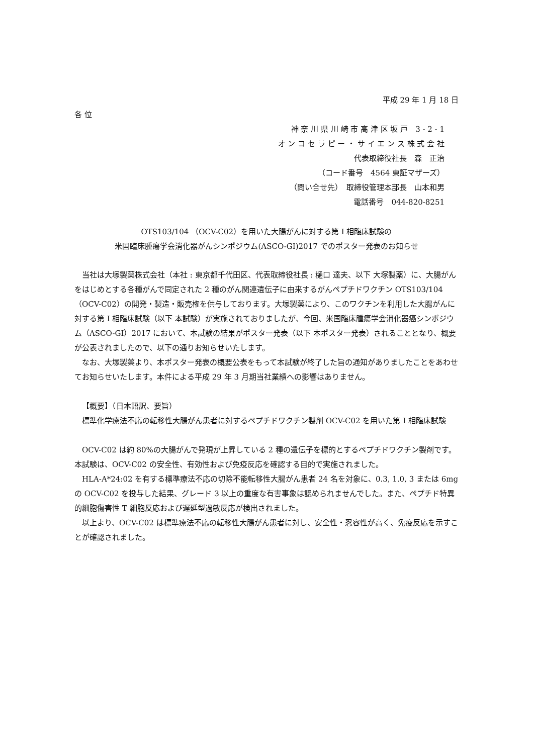平成 29 年 1 月 18 日
各 位
神 奈 川 県 川 崎 市 高 津 区 坂 戸　3 - 2 - 1
オ ン コ セ ラ ピ ー ・ サ イ エ ン ス 株 式 会 社
代表取締役社長　森　正治
（コード番号　4564 東証マザーズ）
（問い合せ先）　取締役管理本部長　山本和男
電話番号　044‐820‐8251
OTS103/104 （OCV-C02）を用いた大腸がんに対する第 I 相臨床試験の
米国臨床腫瘍学会消化器がんシンポジウム(ASCO-GI)2017 でのポスター発表のお知らせ
当社は大塚製薬株式会社（本社 : 東京都千代田区、代表取締役社長 : 樋口 達夫、以下 大塚製薬）に、大腸がんをはじめとする各種がんで同定された 2 種のがん関連遺伝子に由来するがんペプチドワクチン OTS103/104 （OCV-C02）の開発・製造・販売権を供与しております。大塚製薬により、このワクチンを利用した大腸がんに対する第 I 相臨床試験（以下 本試験）が実施されておりましたが、今回、米国臨床腫瘍学会消化器癌シンポジウム（ASCO-GI）2017 において、本試験の結果がポスター発表（以下 本ポスター発表）されることとなり、概要が公表されましたので、以下の通りお知らせいたします。
なお、大塚製薬より、本ポスター発表の概要公表をもって本試験が終了した旨の通知がありましたことをあわせてお知らせいたします。本件による平成 29 年 3 月期当社業績への影響はありません。
【概要】（日本語訳、要旨）
標準化学療法不応の転移性大腸がん患者に対するペプチドワクチン製剤 OCV-C02 を用いた第 I 相臨床試験
OCV-C02 は約 80%の大腸がんで発現が上昇している 2 種の遺伝子を標的とするペプチドワクチン製剤です。本試験は、OCV-C02 の安全性、有効性および免疫反応を確認する目的で実施されました。
HLA-A*24:02 を有する標準療法不応の切除不能転移性大腸がん患者 24 名を対象に、0.3, 1.0, 3 または 6mg の OCV-C02 を投与した結果、グレード 3 以上の重度な有害事象は認められませんでした。また、ペプチド特異的細胞傷害性 T 細胞反応および遅延型過敏反応が検出されました。
以上より、OCV-C02 は標準療法不応の転移性大腸がん患者に対し、安全性・忍容性が高く、免疫反応を示すことが確認されました。